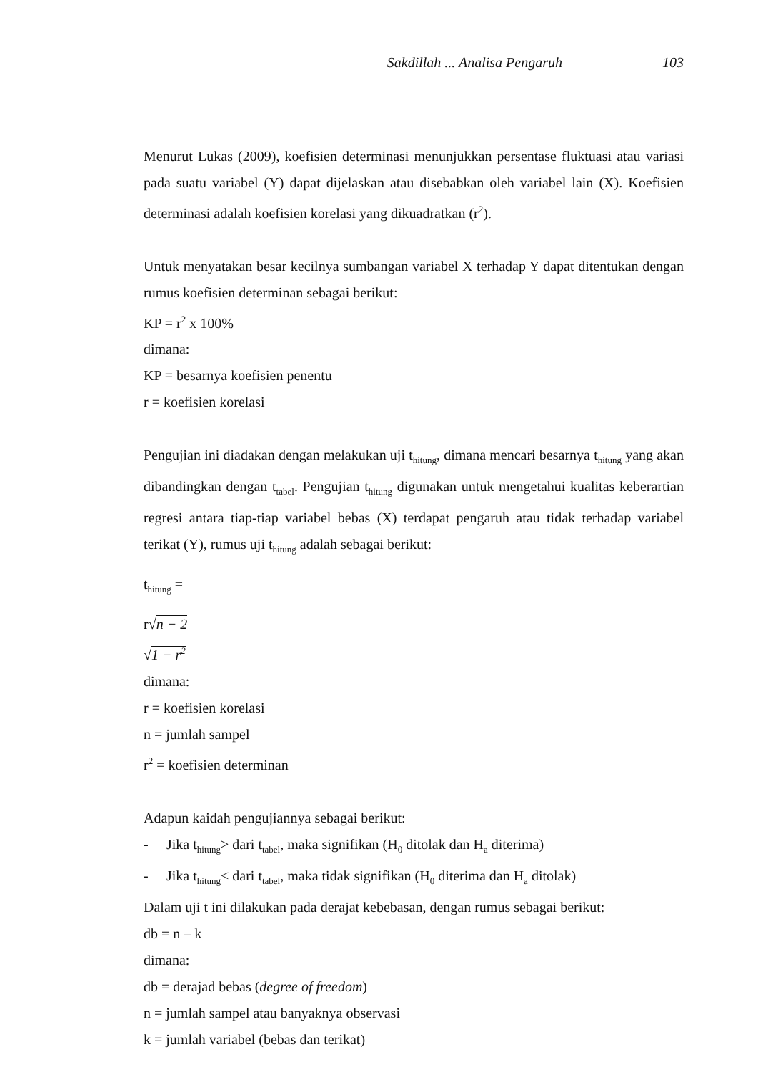Sakdillah ... Analisa Pengaruh 103
Menurut Lukas (2009), koefisien determinasi menunjukkan persentase fluktuasi atau variasi pada suatu variabel (Y) dapat dijelaskan atau disebabkan oleh variabel lain (X). Koefisien determinasi adalah koefisien korelasi yang dikuadratkan (r<sup>2</sup>).
Untuk menyatakan besar kecilnya sumbangan variabel X terhadap Y dapat ditentukan dengan rumus koefisien determinan sebagai berikut:
KP = r<sup>2</sup> x 100%
dimana:
KP = besarnya koefisien penentu
r = koefisien korelasi
Pengujian ini diadakan dengan melakukan uji t<sub>hitung</sub>, dimana mencari besarnya t<sub>hitung</sub> yang akan dibandingkan dengan t<sub>tabel</sub>. Pengujian t<sub>hitung</sub> digunakan untuk mengetahui kualitas keberartian regresi antara tiap-tiap variabel bebas (X) terdapat pengaruh atau tidak terhadap variabel terikat (Y), rumus uji t<sub>hitung</sub> adalah sebagai berikut:
t<sub>hitung</sub> =
r√n − 2
√1 − r<sup>2</sup>
dimana:
r = koefisien korelasi
n = jumlah sampel
r<sup>2</sup> = koefisien determinan
Adapun kaidah pengujiannya sebagai berikut:
- Jika t<sub>hitung</sub>> dari t<sub>tabel</sub>, maka signifikan (H<sub>0</sub> ditolak dan H<sub>a</sub> diterima)
- Jika t<sub>hitung</sub>< dari t<sub>tabel</sub>, maka tidak signifikan (H<sub>0</sub> diterima dan H<sub>a</sub> ditolak)
Dalam uji t ini dilakukan pada derajat kebebasan, dengan rumus sebagai berikut:
db = n – k
dimana:
db = derajad bebas (degree of freedom)
n = jumlah sampel atau banyaknya observasi
k = jumlah variabel (bebas dan terikat)